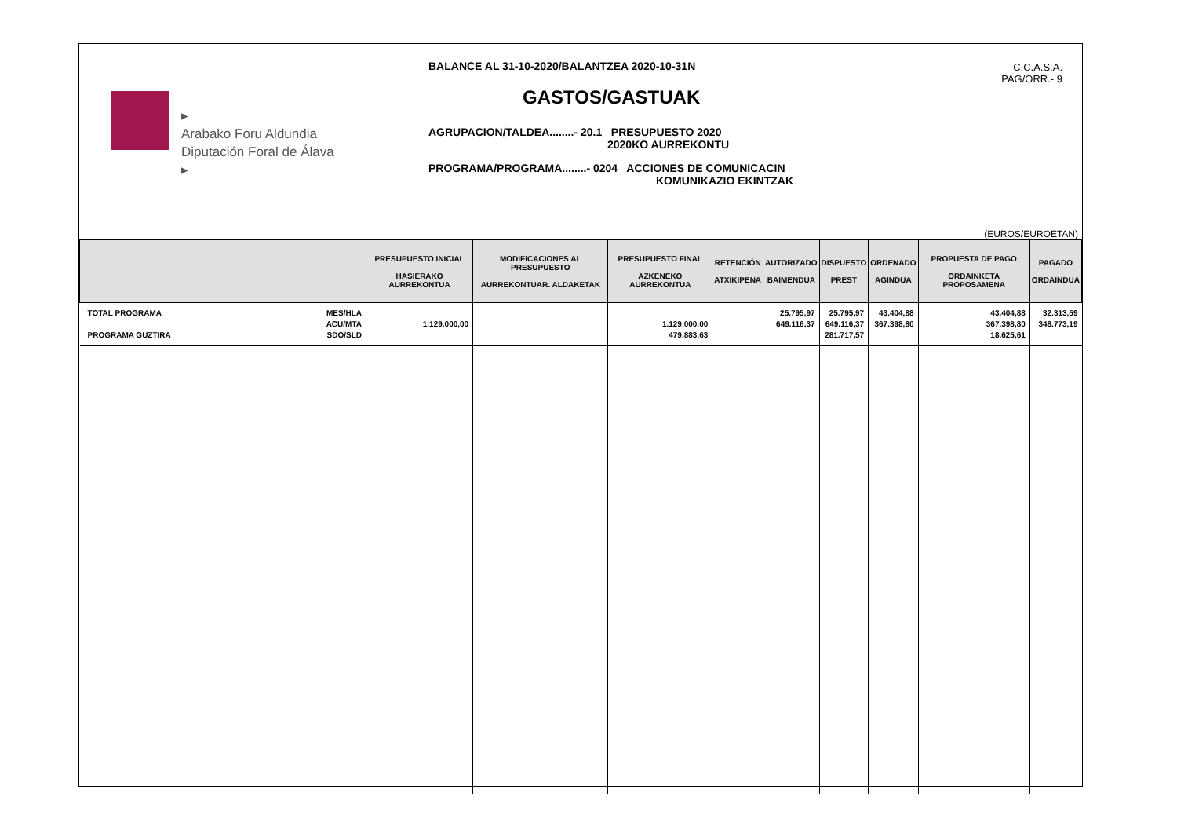▸
Arabako Foru Aldundia
Diputación Foral de Álava
▸
BALANCE AL 31-10-2020/BALANTZEA 2020-10-31N
GASTOS/GASTUAK
AGRUPACION/TALDEA........- 20.1 PRESUPUESTO 2020
2020KO AURREKONTU
PROGRAMA/PROGRAMA........- 0204 ACCIONES DE COMUNICACIN
KOMUNIKAZIO EKINTZAK
C.C.A.S.A.
PAG/ORR.- 9
(EUROS/EUROETAN)
| | PRESUPUESTO INICIAL HASIERAKO AURREKONTUA | MODIFICACIONES AL PRESUPUESTO AURREKONTUAR. ALDAKETAK | PRESUPUESTO FINAL AZKENEKO AURREKONTUA | RETENCIÓN ATXIKIPENA | AUTORIZADO BAIMENDUA | DISPUESTO PREST | ORDENADO AGINDUA | PROPUESTA DE PAGO ORDAINKETA PROPOSAMENA | PAGADO ORDAINDUA |
| --- | --- | --- | --- | --- | --- | --- | --- | --- | --- |
| TOTAL PROGRAMA PROGRAMA GUZTIRA MES/HLA ACU/MTA SDO/SLD | 1.129.000,00 | | 1.129.000,00 479.883,63 | | 25.795,97 649.116,37 | 25.795,97 649.116,37 281.717,57 | 43.404,88 367.398,80 | 43.404,88 367.398,80 18.625,61 | 32.313,59 348.773,19 |